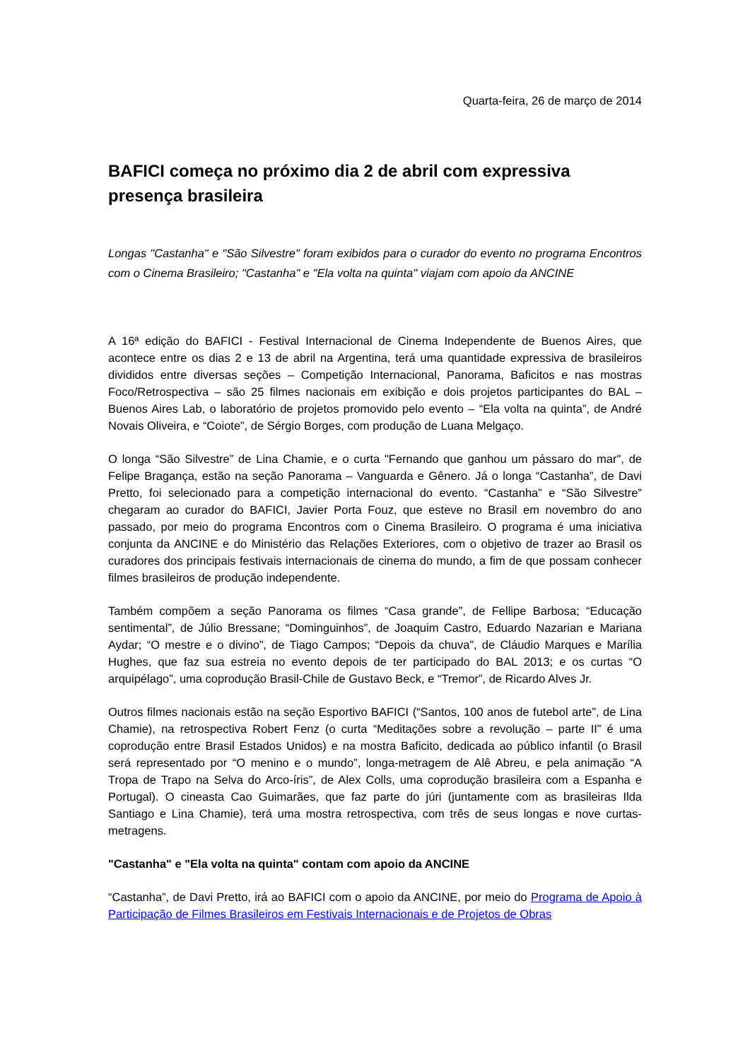Quarta-feira, 26 de março de 2014
BAFICI começa no próximo dia 2 de abril com expressiva presença brasileira
Longas "Castanha" e "São Silvestre" foram exibidos para o curador do evento no programa Encontros com o Cinema Brasileiro; "Castanha" e "Ela volta na quinta" viajam com apoio da ANCINE
A 16ª edição do BAFICI - Festival Internacional de Cinema Independente de Buenos Aires, que acontece entre os dias 2 e 13 de abril na Argentina, terá uma quantidade expressiva de brasileiros divididos entre diversas seções – Competição Internacional, Panorama, Baficitos e nas mostras Foco/Retrospectiva – são 25 filmes nacionais em exibição e dois projetos participantes do BAL – Buenos Aires Lab, o laboratório de projetos promovido pelo evento – “Ela volta na quinta”, de André Novais Oliveira, e “Coiote”, de Sérgio Borges, com produção de Luana Melgaço.
O longa “São Silvestre” de Lina Chamie, e o curta "Fernando que ganhou um pássaro do mar", de Felipe Bragança, estão na seção Panorama – Vanguarda e Gênero. Já o longa “Castanha”, de Davi Pretto, foi selecionado para a competição internacional do evento. “Castanha” e “São Silvestre” chegaram ao curador do BAFICI, Javier Porta Fouz, que esteve no Brasil em novembro do ano passado, por meio do programa Encontros com o Cinema Brasileiro. O programa é uma iniciativa conjunta da ANCINE e do Ministério das Relações Exteriores, com o objetivo de trazer ao Brasil os curadores dos principais festivais internacionais de cinema do mundo, a fim de que possam conhecer filmes brasileiros de produção independente.
Também compõem a seção Panorama os filmes “Casa grande”, de Fellipe Barbosa; “Educação sentimental”, de Júlio Bressane; “Dominguinhos”, de Joaquim Castro, Eduardo Nazarian e Mariana Aydar; “O mestre e o divino”, de Tiago Campos; “Depois da chuva”, de Cláudio Marques e Marília Hughes, que faz sua estreia no evento depois de ter participado do BAL 2013; e os curtas “O arquipélago”, uma coprodução Brasil-Chile de Gustavo Beck, e “Tremor”, de Ricardo Alves Jr.
Outros filmes nacionais estão na seção Esportivo BAFICI (“Santos, 100 anos de futebol arte”, de Lina Chamie), na retrospectiva Robert Fenz (o curta “Meditações sobre a revolução – parte II” é uma coprodução entre Brasil Estados Unidos) e na mostra Baficito, dedicada ao público infantil (o Brasil será representado por “O menino e o mundo”, longa-metragem de Alê Abreu, e pela animação “A Tropa de Trapo na Selva do Arco-íris”, de Alex Colls, uma coprodução brasileira com a Espanha e Portugal). O cineasta Cao Guimarães, que faz parte do júri (juntamente com as brasileiras Ilda Santiago e Lina Chamie), terá uma mostra retrospectiva, com três de seus longas e nove curtas-metragens.
"Castanha" e "Ela volta na quinta" contam com apoio da ANCINE
“Castanha”, de Davi Pretto, irá ao BAFICI com o apoio da ANCINE, por meio do Programa de Apoio à Participação de Filmes Brasileiros em Festivais Internacionais e de Projetos de Obras